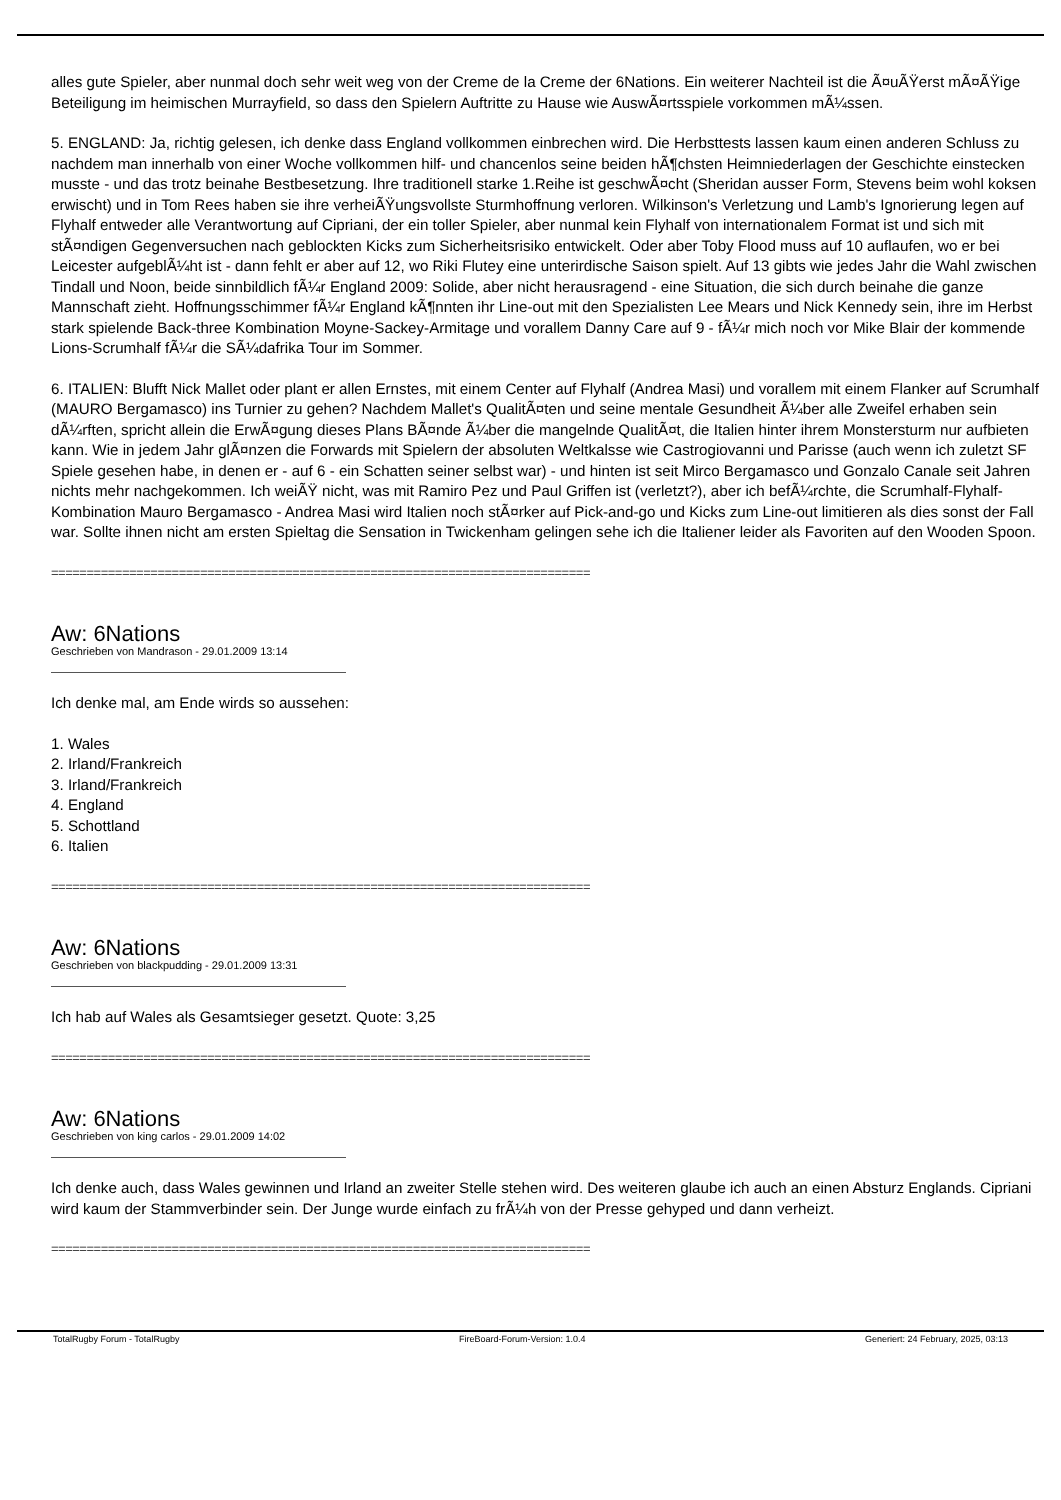alles gute Spieler, aber nunmal doch sehr weit weg von der Creme de la Creme der 6Nations. Ein weiterer Nachteil ist die Ã¤uÃŸerst mÃ¤ÃŸige Beteiligung im heimischen Murrayfield, so dass den Spielern Auftritte zu Hause wie AuswÃ¤rtsspiele vorkommen mÃ¼ssen.
5. ENGLAND: Ja, richtig gelesen, ich denke dass England vollkommen einbrechen wird. Die Herbsttests lassen kaum einen anderen Schluss zu nachdem man innerhalb von einer Woche vollkommen hilf- und chancenlos seine beiden hÃ¶chsten Heimniederlagen der Geschichte einstecken musste - und das trotz beinahe Bestbesetzung. Ihre traditionell starke 1.Reihe ist geschwÃ¤cht (Sheridan ausser Form, Stevens beim wohl koksen erwischt) und in Tom Rees haben sie ihre verheiÃŸungsvollste Sturmhoffnung verloren. Wilkinson's Verletzung und Lamb's Ignorierung legen auf Flyhalf entweder alle Verantwortung auf Cipriani, der ein toller Spieler, aber nunmal kein Flyhalf von internationalem Format ist und sich mit stÃ¤ndigen Gegenversuchen nach geblockten Kicks zum Sicherheitsrisiko entwickelt. Oder aber Toby Flood muss auf 10 auflaufen, wo er bei Leicester aufgeblÃ¼ht ist - dann fehlt er aber auf 12, wo Riki Flutey eine unterirdische Saison spielt. Auf 13 gibts wie jedes Jahr die Wahl zwischen Tindall und Noon, beide sinnbildlich fÃ¼r England 2009: Solide, aber nicht herausragend - eine Situation, die sich durch beinahe die ganze Mannschaft zieht. Hoffnungsschimmer fÃ¼r England kÃ¶nnten ihr Line-out mit den Spezialisten Lee Mears und Nick Kennedy sein, ihre im Herbst stark spielende Back-three Kombination Moyne-Sackey-Armitage und vorallem Danny Care auf 9 - fÃ¼r mich noch vor Mike Blair der kommende Lions-Scrumhalf fÃ¼r die SÃ¼dafrika Tour im Sommer.
6. ITALIEN: Blufft Nick Mallet oder plant er allen Ernstes, mit einem Center auf Flyhalf (Andrea Masi) und vorallem mit einem Flanker auf Scrumhalf (MAURO Bergamasco) ins Turnier zu gehen? Nachdem Mallet's QualitÃ¤ten und seine mentale Gesundheit Ã¼ber alle Zweifel erhaben sein dÃ¼rften, spricht allein die ErwÃ¤gung dieses Plans BÃ¤nde Ã¼ber die mangelnde QualitÃ¤t, die Italien hinter ihrem Monstersturm nur aufbieten kann. Wie in jedem Jahr glÃ¤nzen die Forwards mit Spielern der absoluten Weltkalsse wie Castrogiovanni und Parisse (auch wenn ich zuletzt SF Spiele gesehen habe, in denen er - auf 6 - ein Schatten seiner selbst war) - und hinten ist seit Mirco Bergamasco und Gonzalo Canale seit Jahren nichts mehr nachgekommen. Ich weiÃŸ nicht, was mit Ramiro Pez und Paul Griffen ist (verletzt?), aber ich befÃ¼rchte, die Scrumhalf-Flyhalf-Kombination Mauro Bergamasco - Andrea Masi wird Italien noch stÃ¤rker auf Pick-and-go und Kicks zum Line-out limitieren als dies sonst der Fall war. Sollte ihnen nicht am ersten Spieltag die Sensation in Twickenham gelingen sehe ich die Italiener leider als Favoriten auf den Wooden Spoon.
============================================================================
Aw: 6Nations
Geschrieben von Mandrason - 29.01.2009 13:14
Ich denke mal, am Ende wirds so aussehen:
1. Wales
2. Irland/Frankreich
3. Irland/Frankreich
4. England
5. Schottland
6. Italien
============================================================================
Aw: 6Nations
Geschrieben von blackpudding - 29.01.2009 13:31
Ich hab auf Wales als Gesamtsieger gesetzt. Quote: 3,25
============================================================================
Aw: 6Nations
Geschrieben von king carlos - 29.01.2009 14:02
Ich denke auch, dass Wales gewinnen und Irland an zweiter Stelle stehen wird. Des weiteren glaube ich auch an einen Absturz Englands. Cipriani wird kaum der Stammverbinder sein. Der Junge wurde einfach zu frÃ¼h von der Presse gehyped und dann verheizt.
============================================================================
TotalRugby Forum - TotalRugby FireBoard-Forum-Version: 1.0.4 Generiert: 24 February, 2025, 03:13